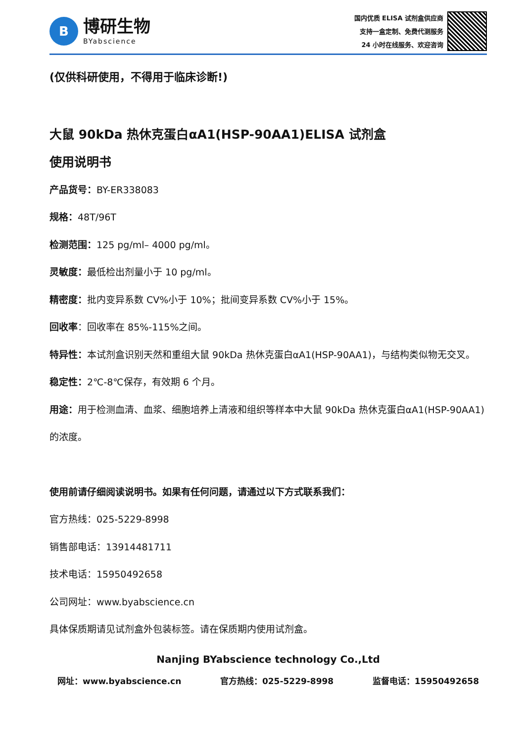B
博研生物
BYabscience
国内优质 ELISA 试剂盒供应商
支持一盒定制、免费代测服务
24 小时在线服务、欢迎咨询
(仅供科研使用，不得用于临床诊断!)
大鼠 90kDa 热休克蛋白αA1(HSP-90AA1)ELISA 试剂盒
使用说明书
产品货号：BY-ER338083
规格：48T/96T
检测范围：125 pg/ml– 4000 pg/ml。
灵敏度：最低检出剂量小于 10 pg/ml。
精密度：批内变异系数 CV%小于 10%；批间变异系数 CV%小于 15%。
回收率：回收率在 85%-115%之间。
特异性：本试剂盒识别天然和重组大鼠 90kDa 热休克蛋白αA1(HSP-90AA1)，与结构类似物无交叉。
稳定性：2℃-8℃保存，有效期 6 个月。
用途：用于检测血清、血浆、细胞培养上清液和组织等样本中大鼠 90kDa 热休克蛋白αA1(HSP-90AA1) 的浓度。
使用前请仔细阅读说明书。如果有任何问题，请通过以下方式联系我们：
官方热线：025-5229-8998
销售部电话：13914481711
技术电话：15950492658
公司网址：www.byabscience.cn
具体保质期请见试剂盒外包装标签。请在保质期内使用试剂盒。
Nanjing BYabscience technology Co.,Ltd
网址：www.byabscience.cn 官方热线：025-5229-8998 监督电话：15950492658